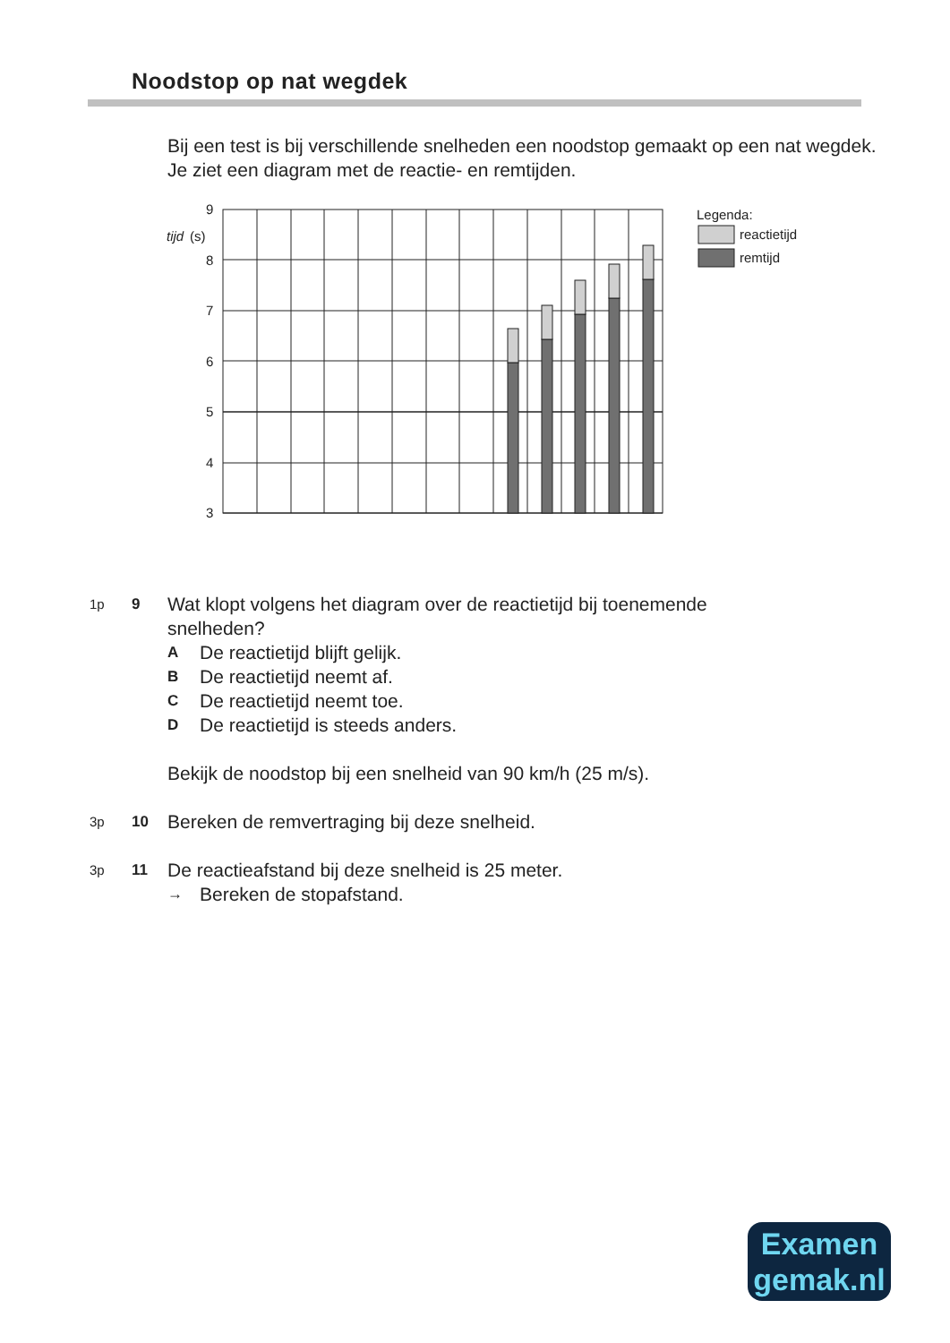Noodstop op nat wegdek
Bij een test is bij verschillende snelheden een noodstop gemaakt op een nat wegdek.
Je ziet een diagram met de reactie- en remtijden.
9
8
7
6
5
4
3
tijd
(s)
Legenda:
reactietijd
remtijd
1p 9
Wat klopt volgens het diagram over de reactietijd bij toenemende
snelheden?
A De reactietijd blijft gelijk.
B De reactietijd neemt af.
C De reactietijd neemt toe.
D De reactietijd is steeds anders.
Bekijk de noodstop bij een snelheid van 90 km/h (25 m/s).
3p 10
Bereken de remvertraging bij deze snelheid.
3p 11
De reactieafstand bij deze snelheid is 25 meter.
→ Bereken de stopafstand.
Examen
gemak.nl